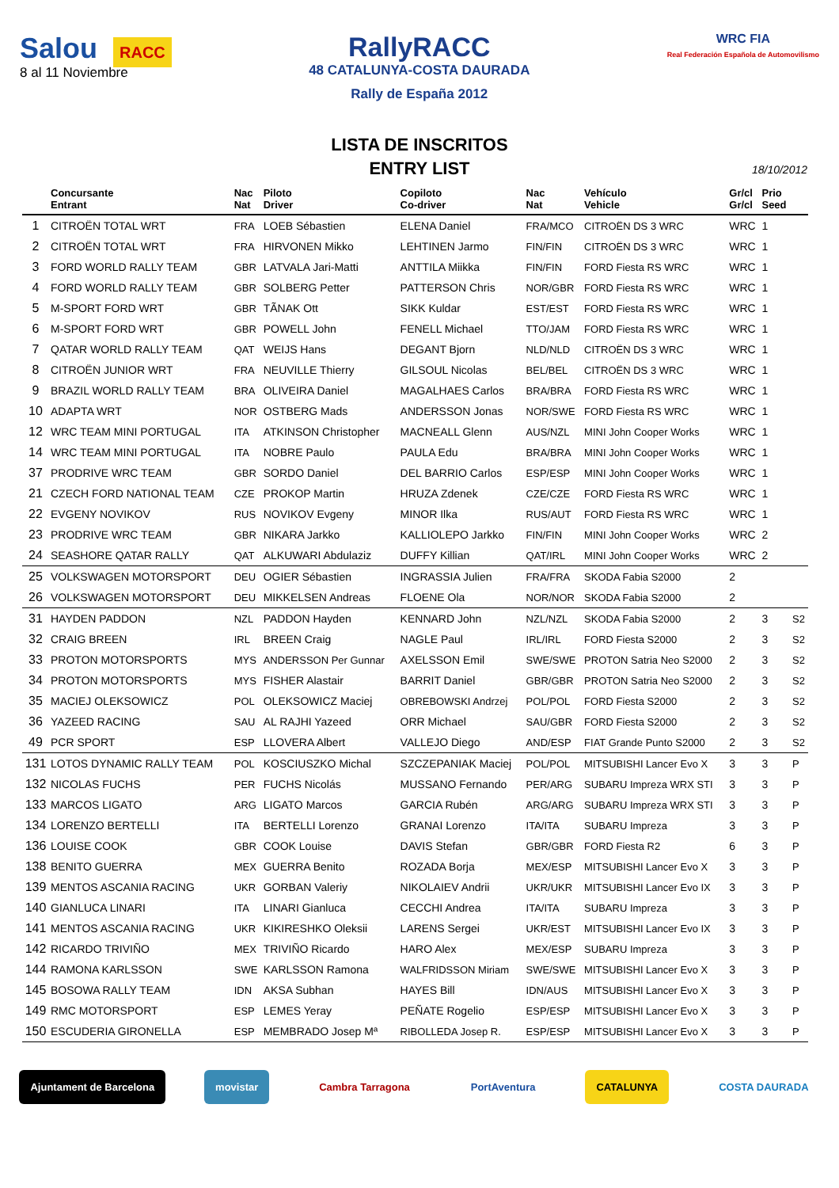Salou RACC
8 al 11 Noviembre
RallyRACC
48 CATALUNYA-COSTA DAURADA
Rally de España 2012
WRC FIA
Real Federación Española de Automovilismo
LISTA DE INSCRITOS
ENTRY LIST
18/10/2012
| | Concursante Entrant | Nac Nat | Piloto Driver | Copiloto Co-driver | Nac Nat | Vehículo Vehicle | Gr/cl Gr/cl | Prio Seed | |
| --- | --- | --- | --- | --- | --- | --- | --- | --- | --- |
| 1 | CITROËN TOTAL WRT | FRA | LOEB Sébastien | ELENA Daniel | FRA/MCO | CITROËN DS 3 WRC | WRC | 1 | |
| 2 | CITROËN TOTAL WRT | FRA | HIRVONEN Mikko | LEHTINEN Jarmo | FIN/FIN | CITROËN DS 3 WRC | WRC | 1 | |
| 3 | FORD WORLD RALLY TEAM | GBR | LATVALA Jari-Matti | ANTTILA Miikka | FIN/FIN | FORD Fiesta RS WRC | WRC | 1 | |
| 4 | FORD WORLD RALLY TEAM | GBR | SOLBERG Petter | PATTERSON Chris | NOR/GBR | FORD Fiesta RS WRC | WRC | 1 | |
| 5 | M-SPORT FORD WRT | GBR | TÃNAK Ott | SIKK Kuldar | EST/EST | FORD Fiesta RS WRC | WRC | 1 | |
| 6 | M-SPORT FORD WRT | GBR | POWELL John | FENELL Michael | TTO/JAM | FORD Fiesta RS WRC | WRC | 1 | |
| 7 | QATAR WORLD RALLY TEAM | QAT | WEIJS Hans | DEGANT Bjorn | NLD/NLD | CITROËN DS 3 WRC | WRC | 1 | |
| 8 | CITROËN JUNIOR WRT | FRA | NEUVILLE Thierry | GILSOUL Nicolas | BEL/BEL | CITROËN DS 3 WRC | WRC | 1 | |
| 9 | BRAZIL WORLD RALLY TEAM | BRA | OLIVEIRA Daniel | MAGALHAES Carlos | BRA/BRA | FORD Fiesta RS WRC | WRC | 1 | |
| 10 | ADAPTA WRT | NOR | OSTBERG Mads | ANDERSSON Jonas | NOR/SWE | FORD Fiesta RS WRC | WRC | 1 | |
| 12 | WRC TEAM MINI PORTUGAL | ITA | ATKINSON Christopher | MACNEALL Glenn | AUS/NZL | MINI John Cooper Works | WRC | 1 | |
| 14 | WRC TEAM MINI PORTUGAL | ITA | NOBRE Paulo | PAULA Edu | BRA/BRA | MINI John Cooper Works | WRC | 1 | |
| 37 | PRODRIVE WRC TEAM | GBR | SORDO Daniel | DEL BARRIO Carlos | ESP/ESP | MINI John Cooper Works | WRC | 1 | |
| 21 | CZECH FORD NATIONAL TEAM | CZE | PROKOP Martin | HRUZA Zdenek | CZE/CZE | FORD Fiesta RS WRC | WRC | 1 | |
| 22 | EVGENY NOVIKOV | RUS | NOVIKOV Evgeny | MINOR Ilka | RUS/AUT | FORD Fiesta RS WRC | WRC | 1 | |
| 23 | PRODRIVE WRC TEAM | GBR | NIKARA Jarkko | KALLIOLEPO Jarkko | FIN/FIN | MINI John Cooper Works | WRC | 2 | |
| 24 | SEASHORE QATAR RALLY | QAT | ALKUWARI Abdulaziz | DUFFY Killian | QAT/IRL | MINI John Cooper Works | WRC | 2 | |
| 25 | VOLKSWAGEN MOTORSPORT | DEU | OGIER Sébastien | INGRASSIA Julien | FRA/FRA | SKODA Fabia S2000 | 2 | | |
| 26 | VOLKSWAGEN MOTORSPORT | DEU | MIKKELSEN Andreas | FLOENE Ola | NOR/NOR | SKODA Fabia S2000 | 2 | | |
| 31 | HAYDEN PADDON | NZL | PADDON Hayden | KENNARD John | NZL/NZL | SKODA Fabia S2000 | 2 | 3 | S2 |
| 32 | CRAIG BREEN | IRL | BREEN Craig | NAGLE Paul | IRL/IRL | FORD Fiesta S2000 | 2 | 3 | S2 |
| 33 | PROTON MOTORSPORTS | MYS | ANDERSSON Per Gunnar | AXELSSON Emil | SWE/SWE | PROTON Satria Neo S2000 | 2 | 3 | S2 |
| 34 | PROTON MOTORSPORTS | MYS | FISHER Alastair | BARRIT Daniel | GBR/GBR | PROTON Satria Neo S2000 | 2 | 3 | S2 |
| 35 | MACIEJ OLEKSOWICZ | POL | OLEKSOWICZ Maciej | OBREBOWSKI Andrzej | POL/POL | FORD Fiesta S2000 | 2 | 3 | S2 |
| 36 | YAZEED RACING | SAU | AL RAJHI Yazeed | ORR Michael | SAU/GBR | FORD Fiesta S2000 | 2 | 3 | S2 |
| 49 | PCR SPORT | ESP | LLOVERA Albert | VALLEJO Diego | AND/ESP | FIAT Grande Punto S2000 | 2 | 3 | S2 |
| 131 | LOTOS DYNAMIC RALLY TEAM | POL | KOSCIUSZKO Michal | SZCZEPANIAK Maciej | POL/POL | MITSUBISHI Lancer Evo X | 3 | 3 | P |
| 132 | NICOLAS FUCHS | PER | FUCHS Nicolás | MUSSANO Fernando | PER/ARG | SUBARU Impreza WRX STI | 3 | 3 | P |
| 133 | MARCOS LIGATO | ARG | LIGATO Marcos | GARCIA Rubén | ARG/ARG | SUBARU Impreza WRX STI | 3 | 3 | P |
| 134 | LORENZO BERTELLI | ITA | BERTELLI Lorenzo | GRANAI Lorenzo | ITA/ITA | SUBARU Impreza | 3 | 3 | P |
| 136 | LOUISE COOK | GBR | COOK Louise | DAVIS Stefan | GBR/GBR | FORD Fiesta R2 | 6 | 3 | P |
| 138 | BENITO GUERRA | MEX | GUERRA Benito | ROZADA Borja | MEX/ESP | MITSUBISHI Lancer Evo X | 3 | 3 | P |
| 139 | MENTOS ASCANIA RACING | UKR | GORBAN Valeriy | NIKOLAIEV Andrii | UKR/UKR | MITSUBISHI Lancer Evo IX | 3 | 3 | P |
| 140 | GIANLUCA LINARI | ITA | LINARI Gianluca | CECCHI Andrea | ITA/ITA | SUBARU Impreza | 3 | 3 | P |
| 141 | MENTOS ASCANIA RACING | UKR | KIKIRESHKO Oleksii | LARENS Sergei | UKR/EST | MITSUBISHI Lancer Evo IX | 3 | 3 | P |
| 142 | RICARDO TRIVIÑO | MEX | TRIVIÑO Ricardo | HARO Alex | MEX/ESP | SUBARU Impreza | 3 | 3 | P |
| 144 | RAMONA KARLSSON | SWE | KARLSSON Ramona | WALFRIDSSON Miriam | SWE/SWE | MITSUBISHI Lancer Evo X | 3 | 3 | P |
| 145 | BOSOWA RALLY TEAM | IDN | AKSA Subhan | HAYES Bill | IDN/AUS | MITSUBISHI Lancer Evo X | 3 | 3 | P |
| 149 | RMC MOTORSPORT | ESP | LEMES Yeray | PEÑATE Rogelio | ESP/ESP | MITSUBISHI Lancer Evo X | 3 | 3 | P |
| 150 | ESCUDERIA GIRONELLA | ESP | MEMBRADO Josep Mª | RIBOLLEDA Josep R. | ESP/ESP | MITSUBISHI Lancer Evo X | 3 | 3 | P |
Ajuntament de Barcelona movistar Cambra Tarragona PortAventura CATALUNYA COSTA DAURADA